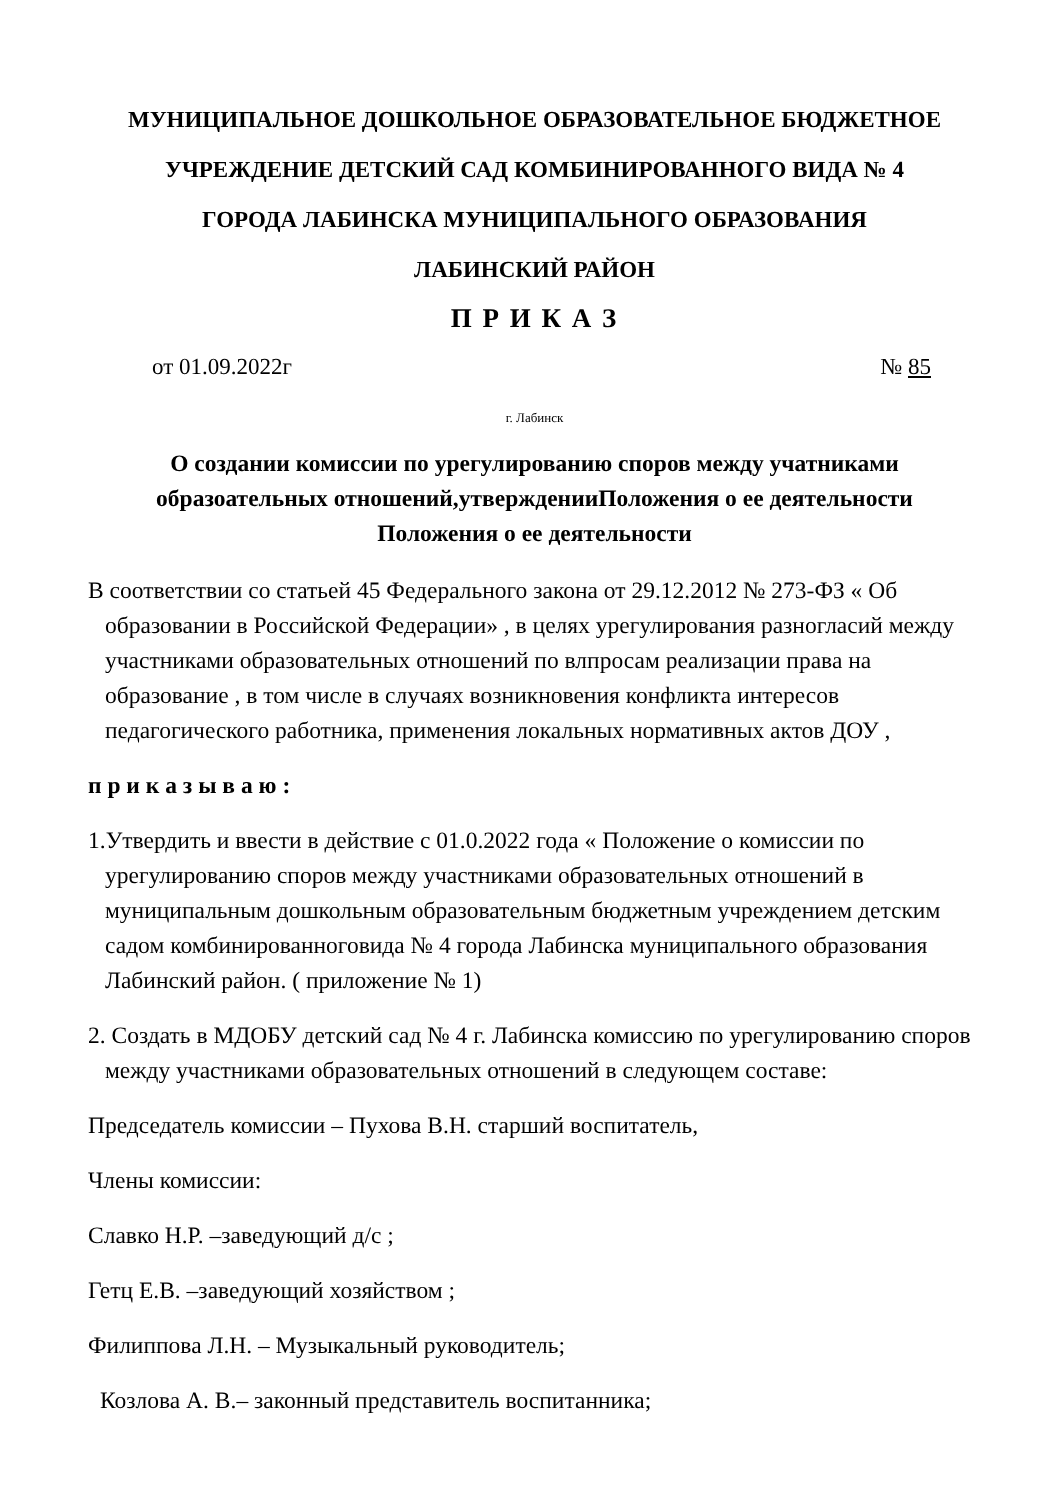МУНИЦИПАЛЬНОЕ ДОШКОЛЬНОЕ ОБРАЗОВАТЕЛЬНОЕ БЮДЖЕТНОЕ
УЧРЕЖДЕНИЕ ДЕТСКИЙ САД КОМБИНИРОВАННОГО ВИДА № 4
ГОРОДА ЛАБИНСКА МУНИЦИПАЛЬНОГО ОБРАЗОВАНИЯ
ЛАБИНСКИЙ РАЙОН
П Р И К А З
от 01.09.2022г № 85
г. Лабинск
О создании комиссии по урегулированию споров между учатниками
образоательных отношений,утвержденииПоложения о ее деятельности
Положения о ее деятельности
В соответствии со статьей 45 Федерального закона от 29.12.2012 № 273-ФЗ « Об образовании в Российской Федерации» , в целях урегулирования разногласий между участниками образовательных отношений по влпросам реализации права на образование , в том числе в случаях возникновения конфликта интересов педагогического работника, применения локальных нормативных актов ДОУ ,
п р и к а з ы в а ю :
1.Утвердить и ввести в действие с 01.0.2022 года « Положение о комиссии по урегулированию споров между участниками образовательных отношений в муниципальным дошкольным образовательным бюджетным учреждением детским садом комбинированноговида № 4 города Лабинска муниципального образования Лабинский район. ( приложение № 1)
2. Создать в МДОБУ детский сад № 4 г. Лабинска комиссию по урегулированию споров между участниками образовательных отношений в следующем составе:
Председатель комиссии – Пухова В.Н. старший воспитатель,
Члены комиссии:
Славко Н.Р. –заведующий д/с ;
Гетц Е.В. –заведующий хозяйством ;
Филиппова Л.Н. – Музыкальный руководитель;
Козлова А. В.– законный представитель воспитанника;